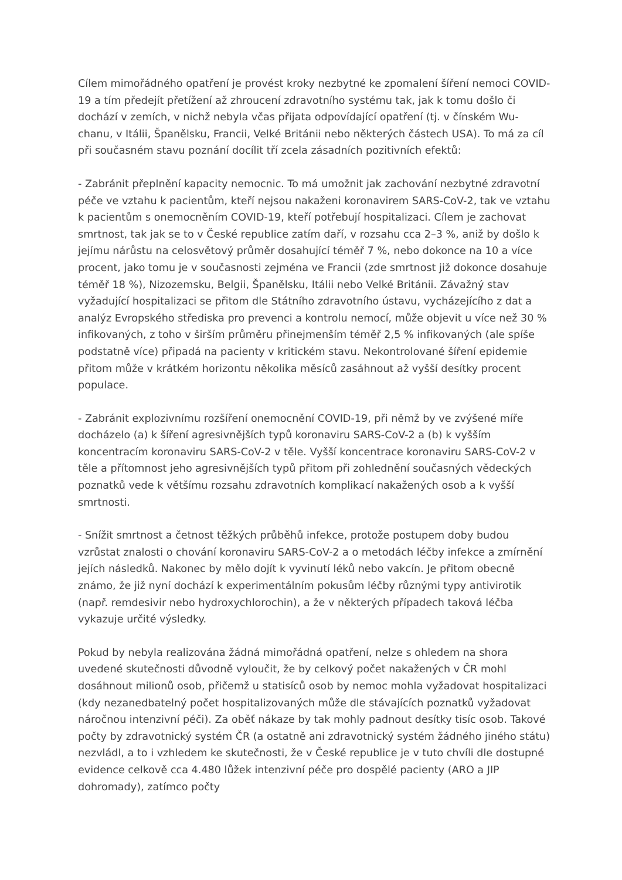Cílem mimořádného opatření je provést kroky nezbytné ke zpomalení šíření nemoci COVID-19 a tím předejít přetížení až zhroucení zdravotního systému tak, jak k tomu došlo či dochází v zemích, v nichž nebyla včas přijata odpovídající opatření (tj. v čínském Wu-chanu, v Itálii, Španělsku, Francii, Velké Británii nebo některých částech USA). To má za cíl při současném stavu poznání docílit tří zcela zásadních pozitivních efektů:
- Zabránit přeplnění kapacity nemocnic. To má umožnit jak zachování nezbytné zdravotní péče ve vztahu k pacientům, kteří nejsou nakaženi koronavirem SARS-CoV-2, tak ve vztahu k pacientům s onemocněním COVID-19, kteří potřebují hospitalizaci. Cílem je zachovat smrtnost, tak jak se to v České republice zatím daří, v rozsahu cca 2–3 %, aniž by došlo k jejímu nárůstu na celosvětový průměr dosahující téměř 7 %, nebo dokonce na 10 a více procent, jako tomu je v současnosti zejména ve Francii (zde smrtnost již dokonce dosahuje téměř 18 %), Nizozemsku, Belgii, Španělsku, Itálii nebo Velké Británii. Závažný stav vyžadující hospitalizaci se přitom dle Státního zdravotního ústavu, vycházejícího z dat a analýz Evropského střediska pro prevenci a kontrolu nemocí, může objevit u více než 30 % infikovaných, z toho v širším průměru přinejmenším téměř 2,5 % infikovaných (ale spíše podstatně více) připadá na pacienty v kritickém stavu. Nekontrolované šíření epidemie přitom může v krátkém horizontu několika měsíců zasáhnout až vyšší desítky procent populace.
- Zabránit explozivnímu rozšíření onemocnění COVID-19, při němž by ve zvýšené míře docházelo (a) k šíření agresivnějších typů koronaviru SARS-CoV-2 a (b) k vyšším koncentracím koronaviru SARS-CoV-2 v těle. Vyšší koncentrace koronaviru SARS-CoV-2 v těle a přítomnost jeho agresivnějších typů přitom při zohlednění současných vědeckých poznatků vede k většímu rozsahu zdravotních komplikací nakažených osob a k vyšší smrtnosti.
- Snížit smrtnost a četnost těžkých průběhů infekce, protože postupem doby budou vzrůstat znalosti o chování koronaviru SARS-CoV-2 a o metodách léčby infekce a zmírnění jejích následků. Nakonec by mělo dojít k vyvinutí léků nebo vakcín. Je přitom obecně známo, že již nyní dochází k experimentálním pokusům léčby různými typy antivirotik (např. remdesivir nebo hydroxychlorochin), a že v některých případech taková léčba vykazuje určité výsledky.
Pokud by nebyla realizována žádná mimořádná opatření, nelze s ohledem na shora uvedené skutečnosti důvodně vyloučit, že by celkový počet nakažených v ČR mohl dosáhnout milionů osob, přičemž u statisíců osob by nemoc mohla vyžadovat hospitalizaci (kdy nezanedbatelný počet hospitalizovaných může dle stávajících poznatků vyžadovat náročnou intenzivní péči). Za oběť nákaze by tak mohly padnout desítky tisíc osob. Takové počty by zdravotnický systém ČR (a ostatně ani zdravotnický systém žádného jiného státu) nezvládl, a to i vzhledem ke skutečnosti, že v České republice je v tuto chvíli dle dostupné evidence celkově cca 4.480 lůžek intenzivní péče pro dospělé pacienty (ARO a JIP dohromady), zatímco počty